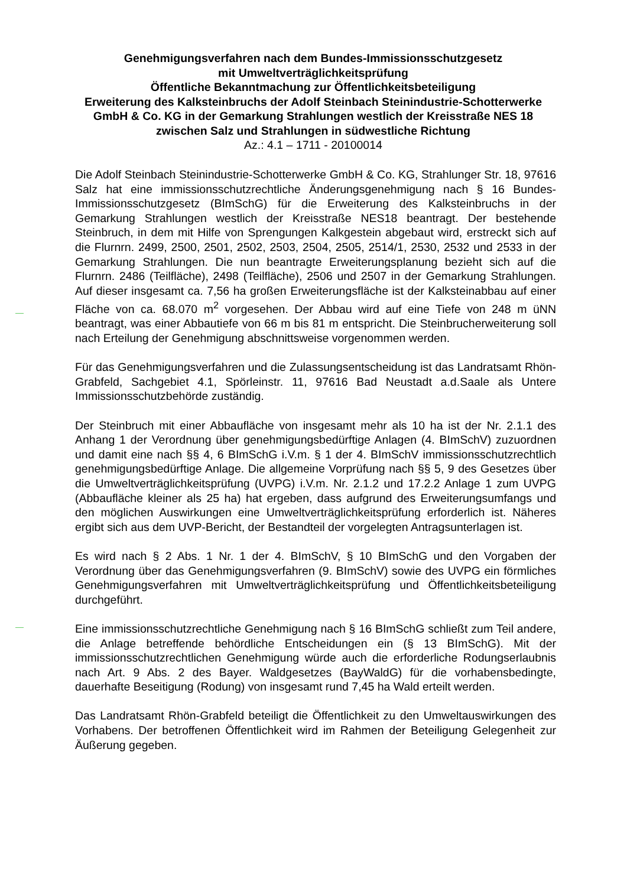Genehmigungsverfahren nach dem Bundes-Immissionsschutzgesetz
mit Umweltverträglichkeitsprüfung
Öffentliche Bekanntmachung zur Öffentlichkeitsbeteiligung
Erweiterung des Kalksteinbruchs der Adolf Steinbach Steinindustrie-Schotterwerke GmbH & Co. KG in der Gemarkung Strahlungen westlich der Kreisstraße NES 18 zwischen Salz und Strahlungen in südwestliche Richtung
Az.: 4.1 – 1711 - 20100014
Die Adolf Steinbach Steinindustrie-Schotterwerke GmbH & Co. KG, Strahlunger Str. 18, 97616 Salz hat eine immissionsschutzrechtliche Änderungsgenehmigung nach § 16 Bundes-Immissionsschutzgesetz (BImSchG) für die Erweiterung des Kalksteinbruchs in der Gemarkung Strahlungen westlich der Kreisstraße NES18 beantragt. Der bestehende Steinbruch, in dem mit Hilfe von Sprengungen Kalkgestein abgebaut wird, erstreckt sich auf die Flurnrn. 2499, 2500, 2501, 2502, 2503, 2504, 2505, 2514/1, 2530, 2532 und 2533 in der Gemarkung Strahlungen. Die nun beantragte Erweiterungsplanung bezieht sich auf die Flurnrn. 2486 (Teilfläche), 2498 (Teilfläche), 2506 und 2507 in der Gemarkung Strahlungen. Auf dieser insgesamt ca. 7,56 ha großen Erweiterungsfläche ist der Kalksteinabbau auf einer Fläche von ca. 68.070 m<sup>2</sup> vorgesehen. Der Abbau wird auf eine Tiefe von 248 m üNN beantragt, was einer Abbautiefe von 66 m bis 81 m entspricht. Die Steinbrucherweiterung soll nach Erteilung der Genehmigung abschnittsweise vorgenommen werden.
Für das Genehmigungsverfahren und die Zulassungsentscheidung ist das Landratsamt Rhön-Grabfeld, Sachgebiet 4.1, Spörleinstr. 11, 97616 Bad Neustadt a.d.Saale als Untere Immissionsschutzbehörde zuständig.
Der Steinbruch mit einer Abbaufläche von insgesamt mehr als 10 ha ist der Nr. 2.1.1 des Anhang 1 der Verordnung über genehmigungsbedürftige Anlagen (4. BImSchV) zuzuordnen und damit eine nach §§ 4, 6 BImSchG i.V.m. § 1 der 4. BImSchV immissionsschutzrechtlich genehmigungsbedürftige Anlage. Die allgemeine Vorprüfung nach §§ 5, 9 des Gesetzes über die Umweltverträglichkeitsprüfung (UVPG) i.V.m. Nr. 2.1.2 und 17.2.2 Anlage 1 zum UVPG (Abbaufläche kleiner als 25 ha) hat ergeben, dass aufgrund des Erweiterungsumfangs und den möglichen Auswirkungen eine Umweltverträglichkeitsprüfung erforderlich ist. Näheres ergibt sich aus dem UVP-Bericht, der Bestandteil der vorgelegten Antragsunterlagen ist.
Es wird nach § 2 Abs. 1 Nr. 1 der 4. BImSchV, § 10 BImSchG und den Vorgaben der Verordnung über das Genehmigungsverfahren (9. BImSchV) sowie des UVPG ein förmliches Genehmigungsverfahren mit Umweltverträglichkeitsprüfung und Öffentlichkeitsbeteiligung durchgeführt.
Eine immissionsschutzrechtliche Genehmigung nach § 16 BImSchG schließt zum Teil andere, die Anlage betreffende behördliche Entscheidungen ein (§ 13 BImSchG). Mit der immissionsschutzrechtlichen Genehmigung würde auch die erforderliche Rodungserlaubnis nach Art. 9 Abs. 2 des Bayer. Waldgesetzes (BayWaldG) für die vorhabensbedingte, dauerhafte Beseitigung (Rodung) von insgesamt rund 7,45 ha Wald erteilt werden.
Das Landratsamt Rhön-Grabfeld beteiligt die Öffentlichkeit zu den Umweltauswirkungen des Vorhabens. Der betroffenen Öffentlichkeit wird im Rahmen der Beteiligung Gelegenheit zur Äußerung gegeben.